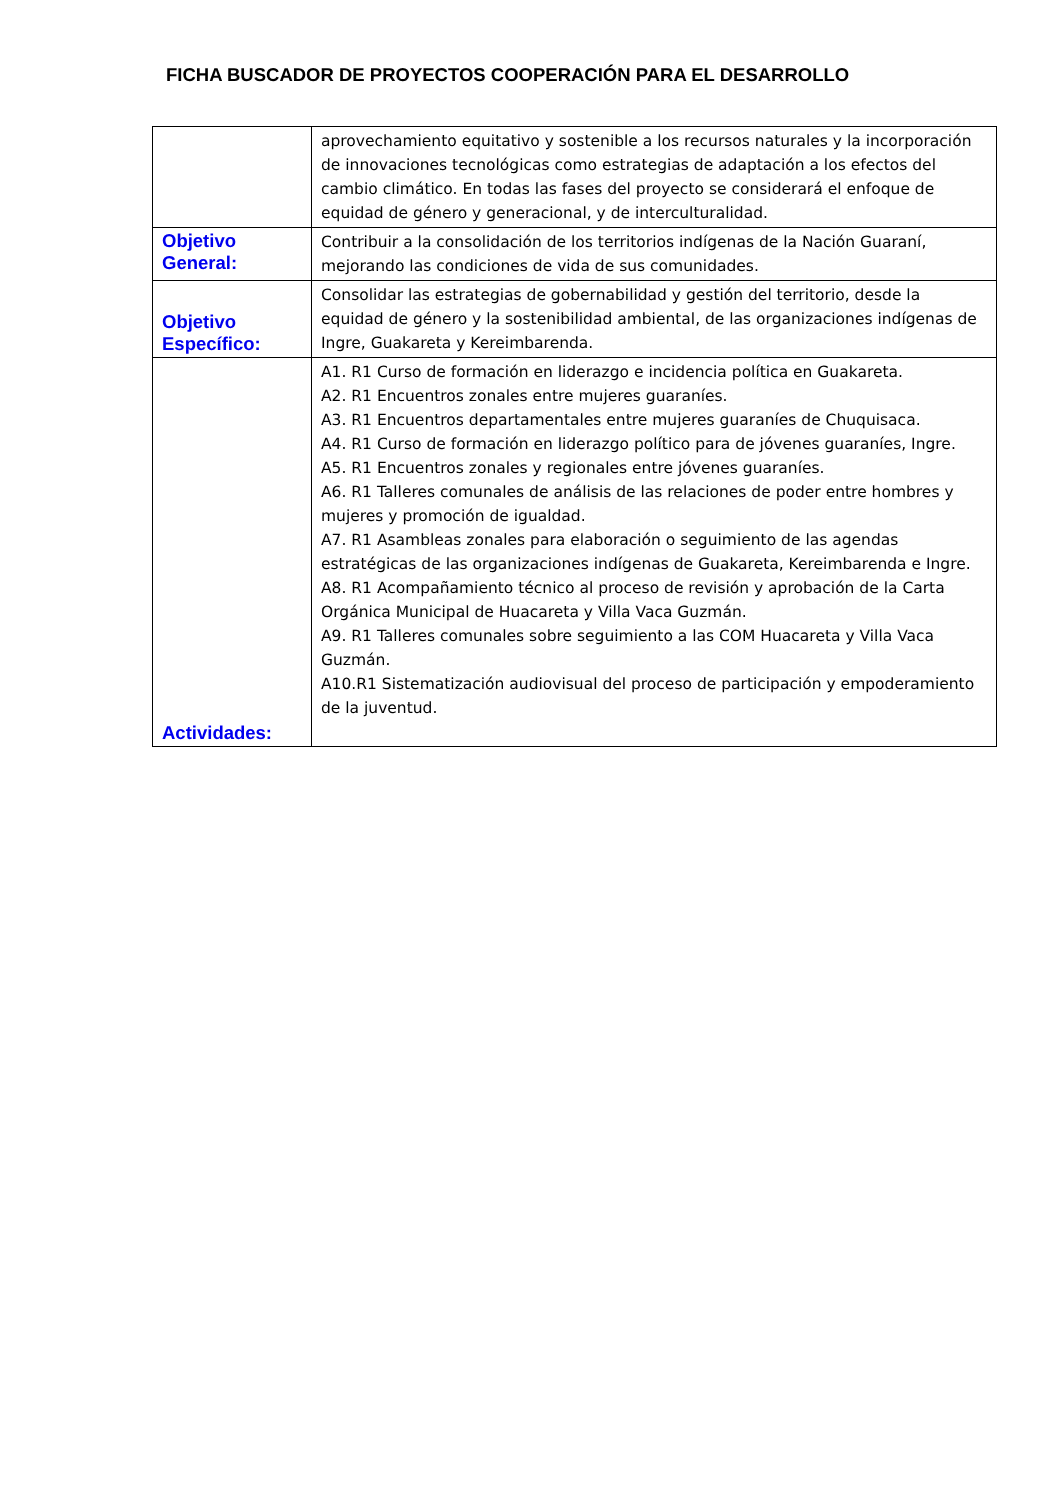FICHA BUSCADOR DE PROYECTOS COOPERACIÓN PARA EL DESARROLLO
| | aprovechamiento equitativo y sostenible a los recursos naturales y la incorporación de innovaciones tecnológicas como estrategias de adaptación a los efectos del cambio climático. En todas las fases del proyecto se considerará el enfoque de equidad de género y generacional, y de interculturalidad. |
| Objetivo General: | Contribuir a la consolidación de los territorios indígenas de la Nación Guaraní, mejorando las condiciones de vida de sus comunidades. |
| Objetivo Específico: | Consolidar las estrategias de gobernabilidad y gestión del territorio, desde la equidad de género y la sostenibilidad ambiental, de las organizaciones indígenas de Ingre, Guakareta y Kereimbarenda. |
| Actividades: | A1. R1 Curso de formación en liderazgo e incidencia política en Guakareta. A2. R1 Encuentros zonales entre mujeres guaraníes. A3. R1 Encuentros departamentales entre mujeres guaraníes de Chuquisaca. A4. R1 Curso de formación en liderazgo político para de jóvenes guaraníes, Ingre. A5. R1 Encuentros zonales y regionales entre jóvenes guaraníes. A6. R1 Talleres comunales de análisis de las relaciones de poder entre hombres y mujeres y promoción de igualdad. A7. R1 Asambleas zonales para elaboración o seguimiento de las agendas estratégicas de las organizaciones indígenas de Guakareta, Kereimbarenda e Ingre. A8. R1 Acompañamiento técnico al proceso de revisión y aprobación de la Carta Orgánica Municipal de Huacareta y Villa Vaca Guzmán. A9. R1 Talleres comunales sobre seguimiento a las COM Huacareta y Villa Vaca Guzmán. A10.R1 Sistematización audiovisual del proceso de participación y empoderamiento de la juventud. |